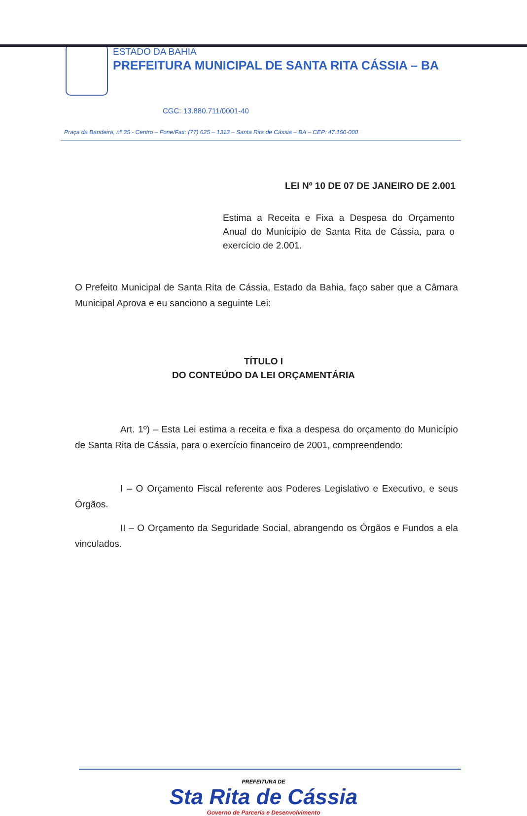ESTADO DA BAHIA
PREFEITURA MUNICIPAL DE SANTA RITA CÁSSIA – BA
CGC: 13.880.711/0001-40
Praça da Bandeira, nº 35 - Centro – Fone/Fax: (77) 625 – 1313 – Santa Rita de Cássia – BA – CEP: 47.150-000
LEI Nº 10 DE 07 DE JANEIRO DE 2.001
Estima a Receita e Fixa a Despesa do Orçamento Anual do Município de Santa Rita de Cássia, para o exercício de 2.001.
O Prefeito Municipal de Santa Rita de Cássia, Estado da Bahia, faço saber que a Câmara Municipal Aprova e eu sanciono a seguinte Lei:
TÍTULO I
DO CONTEÚDO DA LEI ORÇAMENTÁRIA
Art. 1º) – Esta Lei estima a receita e fixa a despesa do orçamento do Município de Santa Rita de Cássia, para o exercício financeiro de 2001, compreendendo:
I – O Orçamento Fiscal referente aos Poderes Legislativo e Executivo, e seus Órgãos.
II – O Orçamento da Seguridade Social, abrangendo os Órgãos e Fundos a ela vinculados.
PREFEITURA DE
Sta Rita de Cássia
Governo de Parceria e Desenvolvimento